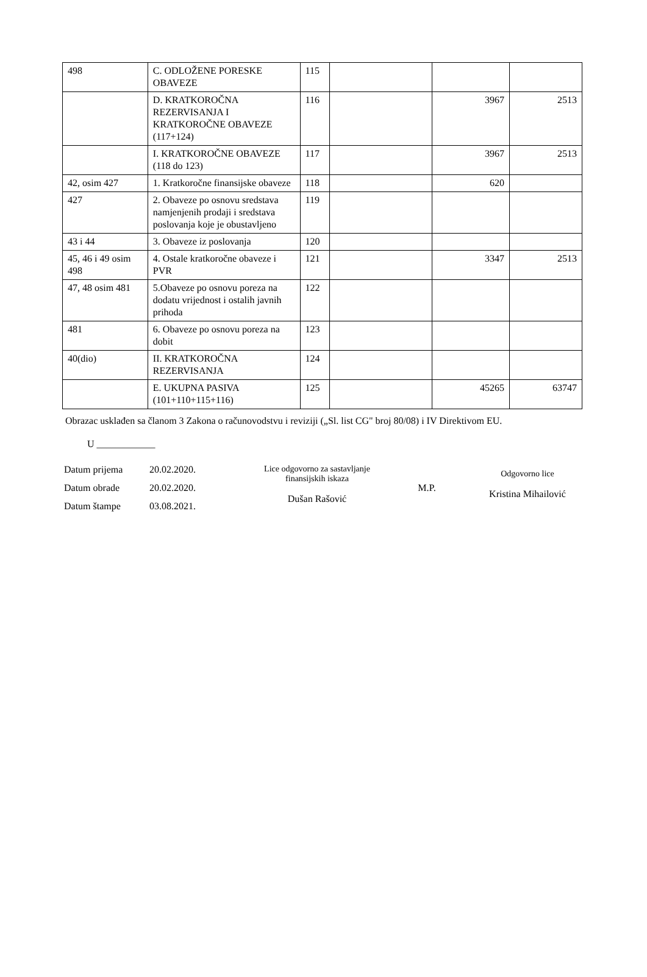| 498 | C. ODLOŽENE PORESKE OBAVEZE | 115 | | | |
| | D. KRATKOROČNA REZERVISANJA I KRATKOROČNE OBAVEZE (117+124) | 116 | | 3967 | 2513 |
| | I. KRATKOROČNE OBAVEZE (118 do 123) | 117 | | 3967 | 2513 |
| 42, osim 427 | 1. Kratkoročne finansijske obaveze | 118 | | 620 | |
| 427 | 2. Obaveze po osnovu sredstava namjenjenih prodaji i sredstava poslovanja koje je obustavljeno | 119 | | | |
| 43 i 44 | 3. Obaveze iz poslovanja | 120 | | | |
| 45, 46 i 49 osim 498 | 4. Ostale kratkoročne obaveze i PVR | 121 | | 3347 | 2513 |
| 47, 48 osim 481 | 5.Obaveze po osnovu poreza na dodatu vrijednost i ostalih javnih prihoda | 122 | | | |
| 481 | 6. Obaveze po osnovu poreza na dobit | 123 | | | |
| 40(dio) | II. KRATKOROČNA REZERVISANJA | 124 | | | |
| | E. UKUPNA PASIVA (101+110+115+116) | 125 | | 45265 | 63747 |
Obrazac usklađen sa članom 3 Zakona o računovodstvu i reviziji („Sl. list CG" broj 80/08) i IV Direktivom EU.
U ____________
Datum prijema 20.02.2020.
Datum obrade 20.02.2020.
Datum štampe 03.08.2021.
Lice odgovorno za sastavljanje finansijskih iskaza
Dušan Rašović
M.P.
Odgovorno lice
Kristina Mihailović